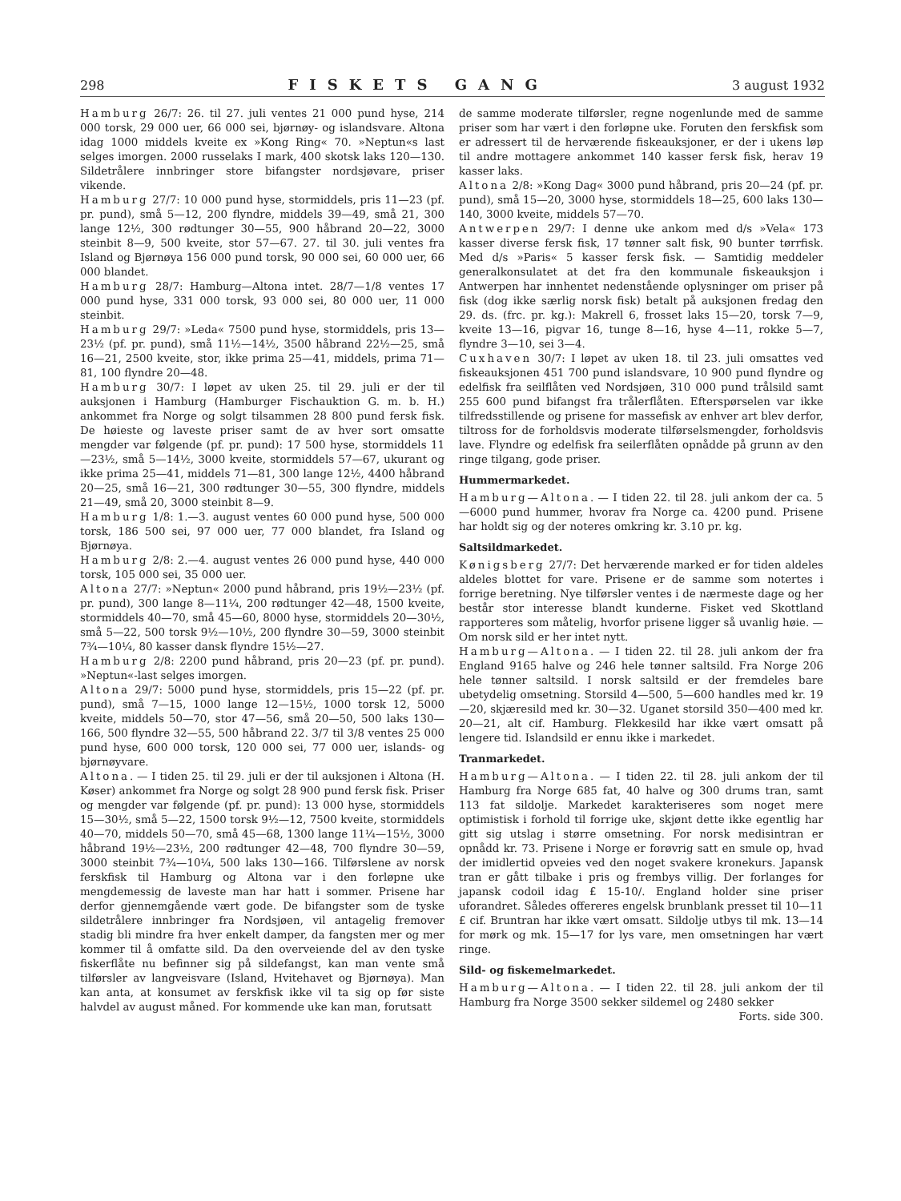298 FISKETS GANG 3 august 1932
Hamburg 26/7: 26. til 27. juli ventes 21 000 pund hyse, 214 000 torsk, 29 000 uer, 66 000 sei, bjørnøy- og islandsvare. Altona idag 1000 middels kveite ex »Kong Ring« 70. »Neptun«s last selges imorgen. 2000 russelaks I mark, 400 skotsk laks 120—130. Sildetrålere innbringer store bifangster nordsjøvare, priser vikende.
Hamburg 27/7: 10 000 pund hyse, stormiddels, pris 11—23 (pf. pr. pund), små 5—12, 200 flyndre, middels 39—49, små 21, 300 lange 12½, 300 rødtunger 30—55, 900 håbrand 20—22, 3000 steinbit 8—9, 500 kveite, stor 57—67. 27. til 30. juli ventes fra Island og Bjørnøya 156 000 pund torsk, 90 000 sei, 60 000 uer, 66 000 blandet.
Hamburg 28/7: Hamburg—Altona intet. 28/7—1/8 ventes 17 000 pund hyse, 331 000 torsk, 93 000 sei, 80 000 uer, 11 000 steinbit.
Hamburg 29/7: »Leda« 7500 pund hyse, stormiddels, pris 13—23½ (pf. pr. pund), små 11½—14½, 3500 håbrand 22½—25, små 16—21, 2500 kveite, stor, ikke prima 25—41, middels, prima 71—81, 100 flyndre 20—48.
Hamburg 30/7: I løpet av uken 25. til 29. juli er der til auksjonen i Hamburg (Hamburger Fischauktion G. m. b. H.) ankommet fra Norge og solgt tilsammen 28 800 pund fersk fisk. De høieste og laveste priser samt de av hver sort omsatte mengder var følgende (pf. pr. pund): 17 500 hyse, stormiddels 11—23½, små 5—14½, 3000 kveite, stormiddels 57—67, ukurant og ikke prima 25—41, middels 71—81, 300 lange 12½, 4400 håbrand 20—25, små 16—21, 300 rødtunger 30—55, 300 flyndre, middels 21—49, små 20, 3000 steinbit 8—9.
Hamburg 1/8: 1.—3. august ventes 60 000 pund hyse, 500 000 torsk, 186 500 sei, 97 000 uer, 77 000 blandet, fra Island og Bjørnøya.
Hamburg 2/8: 2.—4. august ventes 26 000 pund hyse, 440 000 torsk, 105 000 sei, 35 000 uer.
Altona 27/7: »Neptun« 2000 pund håbrand, pris 19½—23½ (pf. pr. pund), 300 lange 8—11¼, 200 rødtunger 42—48, 1500 kveite, stormiddels 40—70, små 45—60, 8000 hyse, stormiddels 20—30½, små 5—22, 500 torsk 9½—10½, 200 flyndre 30—59, 3000 steinbit 7¾—10¼, 80 kasser dansk flyndre 15½—27.
Hamburg 2/8: 2200 pund håbrand, pris 20—23 (pf. pr. pund). »Neptun«-last selges imorgen.
Altona 29/7: 5000 pund hyse, stormiddels, pris 15—22 (pf. pr. pund), små 7—15, 1000 lange 12—15½, 1000 torsk 12, 5000 kveite, middels 50—70, stor 47—56, små 20—50, 500 laks 130—166, 500 flyndre 32—55, 500 håbrand 22. 3/7 til 3/8 ventes 25 000 pund hyse, 600 000 torsk, 120 000 sei, 77 000 uer, islands- og bjørnøyvare.
Altona. — I tiden 25. til 29. juli er der til auksjonen i Altona (H. Køser) ankommet fra Norge og solgt 28 900 pund fersk fisk. Priser og mengder var følgende (pf. pr. pund): 13 000 hyse, stormiddels 15—30½, små 5—22, 1500 torsk 9½—12, 7500 kveite, stormiddels 40—70, middels 50—70, små 45—68, 1300 lange 11¼—15½, 3000 håbrand 19½—23½, 200 rødtunger 42—48, 700 flyndre 30—59, 3000 steinbit 7¾—10¼, 500 laks 130—166. Tilførslene av norsk ferskfisk til Hamburg og Altona var i den forløpne uke mengdemessig de laveste man har hatt i sommer. Prisene har derfor gjennemgående vært gode. De bifangster som de tyske sildetrålere innbringer fra Nordsjøen, vil antagelig fremover stadig bli mindre fra hver enkelt damper, da fangsten mer og mer kommer til å omfatte sild. Da den overveiende del av den tyske fiskerflåte nu befinner sig på sildefangst, kan man vente små tilførsler av langveisvare (Island, Hvitehavet og Bjørnøya). Man kan anta, at konsumet av ferskfisk ikke vil ta sig op før siste halvdel av august måned. For kommende uke kan man, forutsatt
de samme moderate tilførsler, regne nogenlunde med de samme priser som har vært i den forløpne uke. Foruten den ferskfisk som er adressert til de herværende fiskeauksjoner, er der i ukens løp til andre mottagere ankommet 140 kasser fersk fisk, herav 19 kasser laks.
Altona 2/8: »Kong Dag« 3000 pund håbrand, pris 20—24 (pf. pr. pund), små 15—20, 3000 hyse, stormiddels 18—25, 600 laks 130—140, 3000 kveite, middels 57—70.
Antwerpen 29/7: I denne uke ankom med d/s »Vela« 173 kasser diverse fersk fisk, 17 tønner salt fisk, 90 bunter tørrfisk. Med d/s »Paris« 5 kasser fersk fisk. — Samtidig meddeler generalkonsulatet at det fra den kommunale fiskeauksjon i Antwerpen har innhentet nedenstående oplysninger om priser på fisk (dog ikke særlig norsk fisk) betalt på auksjonen fredag den 29. ds. (frc. pr. kg.): Makrell 6, frosset laks 15—20, torsk 7—9, kveite 13—16, pigvar 16, tunge 8—16, hyse 4—11, rokke 5—7, flyndre 3—10, sei 3—4.
Cuxhaven 30/7: I løpet av uken 18. til 23. juli omsattes ved fiskeauksjonen 451 700 pund islandsvare, 10 900 pund flyndre og edelfisk fra seilflåten ved Nordsjøen, 310 000 pund trålsild samt 255 600 pund bifangst fra trålerflåten. Efterspørselen var ikke tilfredsstillende og prisene for massefisk av enhver art blev derfor, tiltross for de forholdsvis moderate tilførselsmengder, forholdsvis lave. Flyndre og edelfisk fra seilerflåten opnådde på grunn av den ringe tilgang, gode priser.
Hummermarkedet.
Hamburg—Altona. — I tiden 22. til 28. juli ankom der ca. 5—6000 pund hummer, hvorav fra Norge ca. 4200 pund. Prisene har holdt sig og der noteres omkring kr. 3.10 pr. kg.
Saltsildmarkedet.
Kønigsberg 27/7: Det herværende marked er for tiden aldeles aldeles blottet for vare. Prisene er de samme som notertes i forrige beretning. Nye tilførsler ventes i de nærmeste dage og her består stor interesse blandt kunderne. Fisket ved Skottland rapporteres som måtelig, hvorfor prisene ligger så uvanlig høie. — Om norsk sild er her intet nytt.
Hamburg—Altona. — I tiden 22. til 28. juli ankom der fra England 9165 halve og 246 hele tønner saltsild. Fra Norge 206 hele tønner saltsild. I norsk saltsild er der fremdeles bare ubetydelig omsetning. Storsild 4—500, 5—600 handles med kr. 19—20, skjæresild med kr. 30—32. Uganet storsild 350—400 med kr. 20—21, alt cif. Hamburg. Flekkesild har ikke vært omsatt på lengere tid. Islandsild er ennu ikke i markedet.
Tranmarkedet.
Hamburg—Altona. — I tiden 22. til 28. juli ankom der til Hamburg fra Norge 685 fat, 40 halve og 300 drums tran, samt 113 fat sildolje. Markedet karakteriseres som noget mere optimistisk i forhold til forrige uke, skjønt dette ikke egentlig har gitt sig utslag i større omsetning. For norsk medisintran er opnådd kr. 73. Prisene i Norge er forøvrig satt en smule op, hvad der imidlertid opveies ved den noget svakere kronekurs. Japansk tran er gått tilbake i pris og frembys villig. Der forlanges for japansk codoil idag £ 15-10/. England holder sine priser uforandret. Således offereres engelsk brunblank presset til 10—11 £ cif. Bruntran har ikke vært omsatt. Sildolje utbys til mk. 13—14 for mørk og mk. 15—17 for lys vare, men omsetningen har vært ringe.
Sild- og fiskemelmarkedet.
Hamburg—Altona. — I tiden 22. til 28. juli ankom der til Hamburg fra Norge 3500 sekker sildemel og 2480 sekker
Forts. side 300.